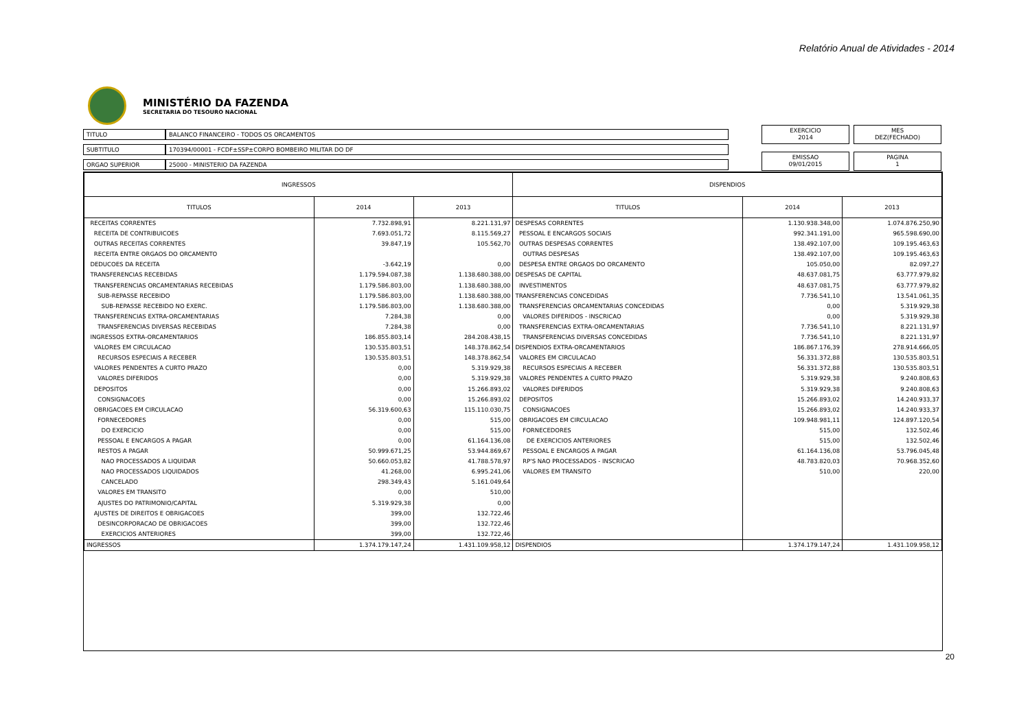Relatório Anual de Atividades - 2014
MINISTÉRIO DA FAZENDA
SECRETARIA DO TESOURO NACIONAL
| TITULO | BALANCO FINANCEIRO - TODOS OS ORCAMENTOS |
| SUBTITULO | 170394/00001 - FCDF±SSP±CORPO BOMBEIRO MILITAR DO DF |
| ORGAO SUPERIOR | 25000 - MINISTERIO DA FAZENDA |
EXERCICIO
2014
MES
DEZ(FECHADO)
EMISSAO
09/01/2015
PAGINA
1
| INGRESSOS | | | DISPENDIOS | | |
| --- | --- | --- | --- | --- | --- |
| TITULOS | 2014 | 2013 | TITULOS | 2014 | 2013 |
| RECEITAS CORRENTES | 7.732.898,91 | 8.221.131,97 | DESPESAS CORRENTES | 1.130.938.348,00 | 1.074.876.250,90 |
| RECEITA DE CONTRIBUICOES | 7.693.051,72 | 8.115.569,27 | PESSOAL E ENCARGOS SOCIAIS | 992.341.191,00 | 965.598.690,00 |
| OUTRAS RECEITAS CORRENTES | 39.847,19 | 105.562,70 | OUTRAS DESPESAS CORRENTES | 138.492.107,00 | 109.195.463,63 |
| RECEITA ENTRE ORGAOS DO ORCAMENTO | | | OUTRAS DESPESAS | 138.492.107,00 | 109.195.463,63 |
| DEDUCOES DA RECEITA | -3.642,19 | 0,00 | DESPESA ENTRE ORGAOS DO ORCAMENTO | 105.050,00 | 82.097,27 |
| TRANSFERENCIAS RECEBIDAS | 1.179.594.087,38 | 1.138.680.388,00 | DESPESAS DE CAPITAL | 48.637.081,75 | 63.777.979,82 |
| TRANSFERENCIAS ORCAMENTARIAS RECEBIDAS | 1.179.586.803,00 | 1.138.680.388,00 | INVESTIMENTOS | 48.637.081,75 | 63.777.979,82 |
| SUB-REPASSE RECEBIDO | 1.179.586.803,00 | 1.138.680.388,00 | TRANSFERENCIAS CONCEDIDAS | 7.736.541,10 | 13.541.061,35 |
| SUB-REPASSE RECEBIDO NO EXERC. | 1.179.586.803,00 | 1.138.680.388,00 | TRANSFERENCIAS ORCAMENTARIAS CONCEDIDAS | 0,00 | 5.319.929,38 |
| TRANSFERENCIAS EXTRA-ORCAMENTARIAS | 7.284,38 | 0,00 | VALORES DIFERIDOS - INSCRICAO | 0,00 | 5.319.929,38 |
| TRANSFERENCIAS DIVERSAS RECEBIDAS | 7.284,38 | 0,00 | TRANSFERENCIAS EXTRA-ORCAMENTARIAS | 7.736.541,10 | 8.221.131,97 |
| INGRESSOS EXTRA-ORCAMENTARIOS | 186.855.803,14 | 284.208.438,15 | TRANSFERENCIAS DIVERSAS CONCEDIDAS | 7.736.541,10 | 8.221.131,97 |
| VALORES EM CIRCULACAO | 130.535.803,51 | 148.378.862,54 | DISPENDIOS EXTRA-ORCAMENTARIOS | 186.867.176,39 | 278.914.666,05 |
| RECURSOS ESPECIAIS A RECEBER | 130.535.803,51 | 148.378.862,54 | VALORES EM CIRCULACAO | 56.331.372,88 | 130.535.803,51 |
| VALORES PENDENTES A CURTO PRAZO | 0,00 | 5.319.929,38 | RECURSOS ESPECIAIS A RECEBER | 56.331.372,88 | 130.535.803,51 |
| VALORES DIFERIDOS | 0,00 | 5.319.929,38 | VALORES PENDENTES A CURTO PRAZO | 5.319.929,38 | 9.240.808,63 |
| DEPOSITOS | 0,00 | 15.266.893,02 | VALORES DIFERIDOS | 5.319.929,38 | 9.240.808,63 |
| CONSIGNACOES | 0,00 | 15.266.893,02 | DEPOSITOS | 15.266.893,02 | 14.240.933,37 |
| OBRIGACOES EM CIRCULACAO | 56.319.600,63 | 115.110.030,75 | CONSIGNACOES | 15.266.893,02 | 14.240.933,37 |
| FORNECEDORES | 0,00 | 515,00 | OBRIGACOES EM CIRCULACAO | 109.948.981,11 | 124.897.120,54 |
| DO EXERCICIO | 0,00 | 515,00 | FORNECEDORES | 515,00 | 132.502,46 |
| PESSOAL E ENCARGOS A PAGAR | 0,00 | 61.164.136,08 | DE EXERCICIOS ANTERIORES | 515,00 | 132.502,46 |
| RESTOS A PAGAR | 50.999.671,25 | 53.944.869,67 | PESSOAL E ENCARGOS A PAGAR | 61.164.136,08 | 53.796.045,48 |
| NAO PROCESSADOS A LIQUIDAR | 50.660.053,82 | 41.788.578,97 | RP'S NAO PROCESSADOS - INSCRICAO | 48.783.820,03 | 70.968.352,60 |
| NAO PROCESSADOS LIQUIDADOS | 41.268,00 | 6.995.241,06 | VALORES EM TRANSITO | 510,00 | 220,00 |
| CANCELADO | 298.349,43 | 5.161.049,64 | | | |
| VALORES EM TRANSITO | 0,00 | 510,00 | | | |
| AJUSTES DO PATRIMONIO/CAPITAL | 5.319.929,38 | 0,00 | | | |
| AJUSTES DE DIREITOS E OBRIGACOES | 399,00 | 132.722,46 | | | |
| DESINCORPORACAO DE OBRIGACOES | 399,00 | 132.722,46 | | | |
| EXERCICIOS ANTERIORES | 399,00 | 132.722,46 | | | |
| INGRESSOS | 1.374.179.147,24 | 1.431.109.958,12 | DISPENDIOS | 1.374.179.147,24 | 1.431.109.958,12 |
20